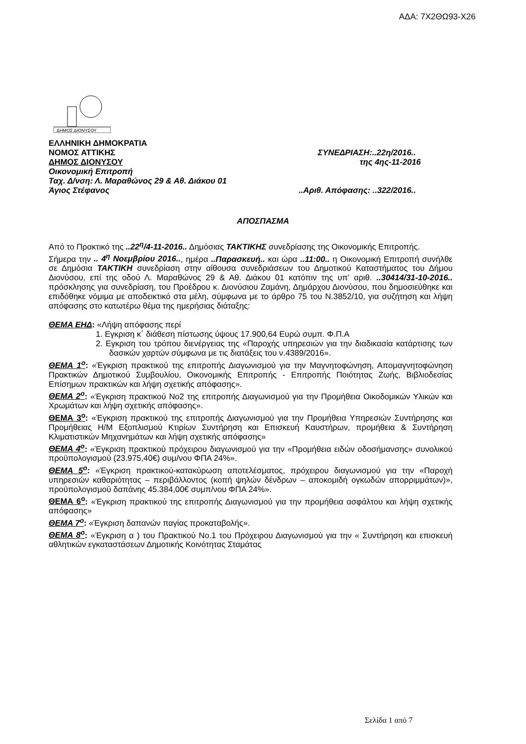ΑΔΑ: 7Χ2ΘΩ93-Χ26
ΔΗΜΟΣ ΔΙΟΝΥΣΟΥ
ΕΛΛΗΝΙΚΗ ΔΗΜΟΚΡΑΤΙΑ
ΝΟΜΟΣ ΑΤΤΙΚΗΣ ΣΥΝΕΔΡΙΑΣΗ:..22η/2016..
ΔΗΜΟΣ ΔΙΟΝΥΣΟΥ της 4ης-11-2016
Οικονομική Επιτροπή
Ταχ. Δ/νση: Λ. Μαραθώνος 29 & Αθ. Διάκου 01
Άγιος Στέφανος..Αριθ. Απόφασης: ..322/2016..
ΑΠΟΣΠΑΣΜΑ
Από το Πρακτικό της ..22<sup>η</sup>/4-11-2016.. Δημόσιας ΤΑΚΤΙΚΗΣ συνεδρίασης της Οικονομικής Επιτροπής.
Σήμερα την .. 4<sup>η</sup> Νοεμβρίου 2016.., ημέρα ..Παρασκευή.. και ώρα ..11:00.. η Οικονομική Επιτροπή συνήλθε σε Δημόσια ΤΑΚΤΙΚΗ συνεδρίαση στην αίθουσα συνεδριάσεων του Δημοτικού Καταστήματος του Δήμου Διονύσου, επί της οδού Λ. Μαραθώνος 29 & Αθ. Διάκου 01 κατόπιν της υπ’ αριθ. ..30414/31-10-2016.. πρόσκλησης για συνεδρίαση, του Προέδρου κ. Διονύσιου Ζαμάνη, Δημάρχου Διονύσου, που δημοσιεύθηκε και επιδόθηκε νόμιμα με αποδεικτικό στα μέλη, σύμφωνα με το άρθρο 75 του Ν.3852/10, για συζήτηση και λήψη απόφασης στο κατωτέρω θέμα της ημερήσιας διάταξης:
ΘΕΜΑ ΕΗΔ: «Λήψη απόφασης περί
1. Εγκριση κ΄ διάθεση πίστωσης ύψους 17.900,64 Ευρώ συμπ. Φ.Π.Α
2. Εγκριση του τρόπου διενέργειας της «Παροχής υπηρεσιών για την διαδικασία κατάρτισης των δασικών χαρτών σύμφωνα με τις διατάξεις του ν.4389/2016».
ΘΕΜΑ 1<sup>ο</sup>: «Έγκριση πρακτικού της επιτροπής Διαγωνισμού για την Μαγνητοφώνηση, Απομαγνητοφώνηση Πρακτικών Δημοτικού Συμβουλίου, Οικονομικής Επιτροπής - Επιτροπής Ποιότητας Ζωής, Βιβλιοδεσίας Επίσημων πρακτικών και λήψη σχετικής απόφασης».
ΘΕΜΑ 2<sup>ο</sup>: «Έγκριση πρακτικού Νο2 της επιτροπής Διαγωνισμού για την Προμήθεια Οικοδομικών Υλικών και Χρωμάτων και λήψη σχετικής απόφασης».
ΘΕΜΑ 3<sup>ο</sup>: «Έγκριση πρακτικού της επιτροπής Διαγωνισμού για την Προμήθεια Υπηρεσιών Συντήρησης και Προμήθειας Η/Μ Εξοπλισμού Κτιρίων Συντήρηση και Επισκευή Καυστήρων, προμήθεια & Συντήρηση Κλιματιστικών Μηχανημάτων και λήψη σχετικής απόφασης»
ΘΕΜΑ 4<sup>ο</sup>: «Έγκριση πρακτικού πρόχειρου διαγωνισμού για την «Προμήθεια ειδών οδοσήμανσης» συνολικού προϋπολογισμού (23.975,40€) συμ/νου ΦΠΑ 24%».
ΘΕΜΑ 5<sup>ο</sup>: «Έγκριση πρακτικού-κατακύρωση αποτελέσματος, πρόχειρου διαγωνισμού για την «Παροχή υπηρεσιών καθαριότητας – περιβάλλοντος (κοπή ψηλών δένδρων – αποκομιδή ογκωδών απορριμμάτων)», προϋπολογισμού δαπάνης 45.384,00€ συμπ/νου ΦΠΑ 24%».
ΘΕΜΑ 6<sup>ο</sup>: «Έγκριση πρακτικού της επιτροπής Διαγωνισμού για την προμήθεια ασφάλτου και λήψη σχετικής απόφασης»
ΘΕΜΑ 7<sup>ο</sup>: «Έγκριση δαπανών παγίας προκαταβολής».
ΘΕΜΑ 8<sup>ο</sup>: «Έγκριση α ) του Πρακτικού Νο.1 του Πρόχειρου Διαγωνισμού για την « Συντήρηση και επισκευή αθλητικών εγκαταστάσεων Δημοτικής Κοινότητας Σταμάτας
Σελίδα 1 από 7